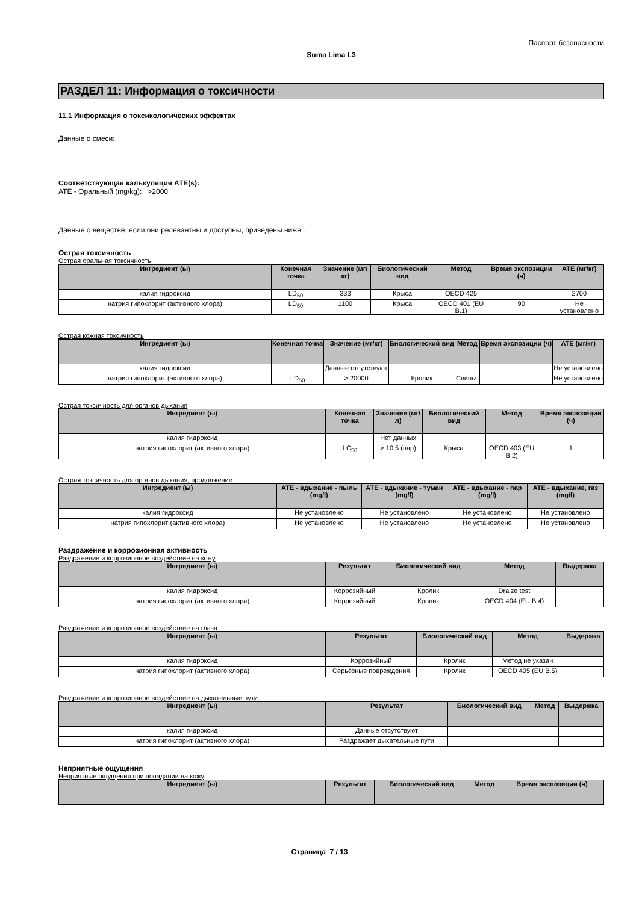Паспорт безопасности
Suma Lima L3
РАЗДЕЛ 11: Информация о токсичности
11.1 Информация о токсикологических эффектах
Данные о смеси:.
Соответствующая калькуляция ATE(s):
ATE - Оральный (mg/kg): >2000
Данные о веществе, если они релевантны и доступны, приведены ниже:.
Острая токсичность
Острая оральная токсичность
| Ингредиент (ы) | Конечная точка | Значение (мг/кг) | Биологический вид | Метод | Время экспозиции (ч) | ATE (мг/кг) |
| --- | --- | --- | --- | --- | --- | --- |
| калия гидроксид | LD<sub>50</sub> | 333 | Крыса | OECD 425 | | 2700 |
| натрия гипохлорит (активного хлора) | LD<sub>50</sub> | 1100 | Крыса | OECD 401 (EU B.1) | 90 | Не установлено |
Острая кожная токсичность
| Ингредиент (ы) | Конечная точка | Значение (мг/кг) | Биологический вид | Метод | Время экспозиции (ч) | ATE (мг/кг) |
| --- | --- | --- | --- | --- | --- | --- |
| калия гидроксид | | Данные отсутствуют | | | | Не установлено |
| натрия гипохлорит (активного хлора) | LD<sub>50</sub> | > 20000 | Кролик | Свинья | | Не установлено |
Острая токсичность для органов дыхания
| Ингредиент (ы) | Конечная точка | Значение (мг/л) | Биологический вид | Метод | Время экспозиции (ч) |
| --- | --- | --- | --- | --- | --- |
| калия гидроксид | | Нет данных | | | |
| натрия гипохлорит (активного хлора) | LC<sub>50</sub> | > 10.5 (пар) | Крыса | OECD 403 (EU B.2) | 1 |
Острая токсичность для органов дыхания, продолжение
| Ингредиент (ы) | ATE - вдыхание - пыль (mg/l) | ATE - вдыхание - туман (mg/l) | ATE - вдыхание - пар (mg/l) | ATE - вдыхание, газ (mg/l) |
| --- | --- | --- | --- | --- |
| калия гидроксид | Не установлено | Не установлено | Не установлено | Не установлено |
| натрия гипохлорит (активного хлора) | Не установлено | Не установлено | Не установлено | Не установлено |
Раздражение и коррозионная активность
Раздражение и коррозионное воздействие на кожу
| Ингредиент (ы) | Результат | Биологический вид | Метод | Выдержка |
| --- | --- | --- | --- | --- |
| калия гидроксид | Коррозийный | Кролик | Draize test | |
| натрия гипохлорит (активного хлора) | Коррозийный | Кролик | OECD 404 (EU B.4) | |
Раздражение и коррозионное воздействие на глаза
| Ингредиент (ы) | Результат | Биологический вид | Метод | Выдержка |
| --- | --- | --- | --- | --- |
| калия гидроксид | Коррозийный | Кролик | Метод не указан | |
| натрия гипохлорит (активного хлора) | Серьёзные повреждения | Кролик | OECD 405 (EU B.5) | |
Раздражение и коррозионное воздействие на дыхательные пути
| Ингредиент (ы) | Результат | Биологический вид | Метод | Выдержка |
| --- | --- | --- | --- | --- |
| калия гидроксид | Данные отсутствуют | | | |
| натрия гипохлорит (активного хлора) | Раздражает дыхательные пути | | | |
Неприятные ощущения
Неприятные ощущения при попадании на кожу
| Ингредиент (ы) | Результат | Биологический вид | Метод | Время экспозиции (ч) |
| --- | --- | --- | --- | --- |
Страница 7 / 13